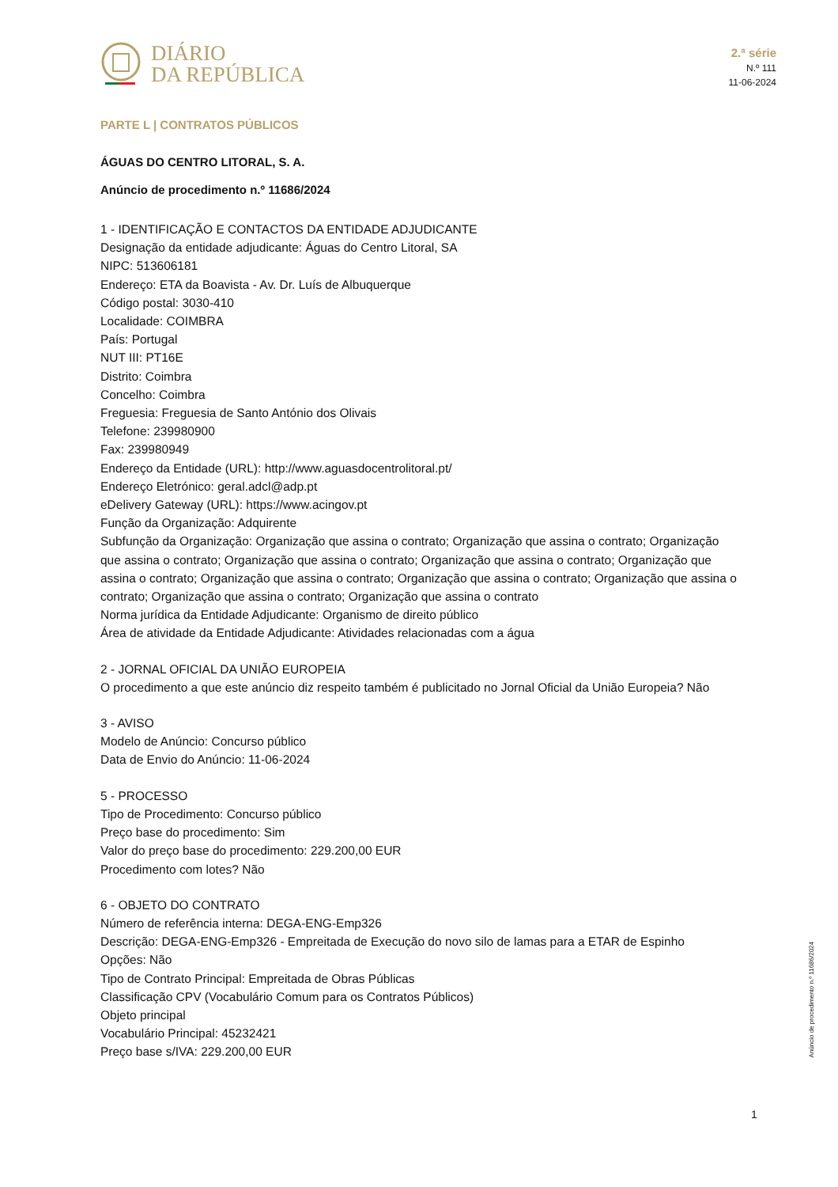DIÁRIO
DA REPÚBLICA
2.ª série
N.º 111
11-06-2024
PARTE L | CONTRATOS PÚBLICOS
ÁGUAS DO CENTRO LITORAL, S. A.
Anúncio de procedimento n.º 11686/2024
1 - IDENTIFICAÇÃO E CONTACTOS DA ENTIDADE ADJUDICANTE
Designação da entidade adjudicante: Águas do Centro Litoral, SA
NIPC: 513606181
Endereço: ETA da Boavista - Av. Dr. Luís de Albuquerque
Código postal: 3030-410
Localidade: COIMBRA
País: Portugal
NUT III: PT16E
Distrito: Coimbra
Concelho: Coimbra
Freguesia: Freguesia de Santo António dos Olivais
Telefone: 239980900
Fax: 239980949
Endereço da Entidade (URL): http://www.aguasdocentrolitoral.pt/
Endereço Eletrónico: geral.adcl@adp.pt
eDelivery Gateway (URL): https://www.acingov.pt
Função da Organização: Adquirente
Subfunção da Organização: Organização que assina o contrato; Organização que assina o contrato; Organização que assina o contrato; Organização que assina o contrato; Organização que assina o contrato; Organização que assina o contrato; Organização que assina o contrato; Organização que assina o contrato; Organização que assina o contrato; Organização que assina o contrato; Organização que assina o contrato
Norma jurídica da Entidade Adjudicante: Organismo de direito público
Área de atividade da Entidade Adjudicante: Atividades relacionadas com a água
2 - JORNAL OFICIAL DA UNIÃO EUROPEIA
O procedimento a que este anúncio diz respeito também é publicitado no Jornal Oficial da União Europeia? Não
3 - AVISO
Modelo de Anúncio: Concurso público
Data de Envio do Anúncio: 11-06-2024
5 - PROCESSO
Tipo de Procedimento: Concurso público
Preço base do procedimento: Sim
Valor do preço base do procedimento: 229.200,00 EUR
Procedimento com lotes? Não
6 - OBJETO DO CONTRATO
Número de referência interna: DEGA-ENG-Emp326
Descrição: DEGA-ENG-Emp326 - Empreitada de Execução do novo silo de lamas para a ETAR de Espinho
Opções: Não
Tipo de Contrato Principal: Empreitada de Obras Públicas
Classificação CPV (Vocabulário Comum para os Contratos Públicos)
Objeto principal
Vocabulário Principal: 45232421
Preço base s/IVA: 229.200,00 EUR
Anúncio de procedimento n.º 11686/2024
1